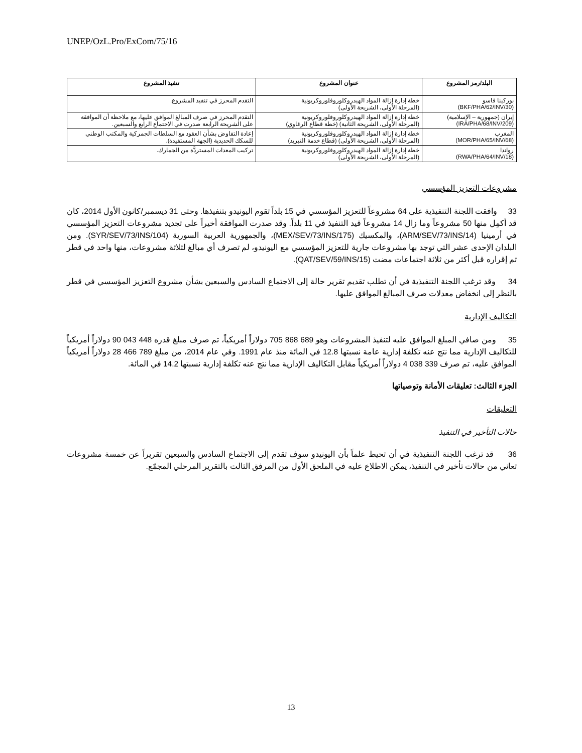UNEP/OzL.Pro/ExCom/75/16
| البلد/رمز المشروع | عنوان المشروع | تنفيذ المشروع |
| --- | --- | --- |
| بوركينا فاسو (BKF/PHA/62/INV/30) | خطة إدارة إزالة المواد الهيدروكلوروفلوروكربونية (المرحلة الأولى، الشريحة الأولى) | التقدم المحرز في تنفيذ المشروع. |
| إيران (جمهورية – الإسلامية) (IRA/PHA/68/INV/209) | خطة إدارة إزالة المواد الهيدروكلوروفلوروكربونية (المرحلة الأولى، الشريحة الثانية) (خطة قطاع الرغاوي) | التقدم المحرز في صرف المبالغ الموافق عليها، مع ملاحظة أن الموافقة على الشريحة الرابعة صدرت في الاجتماع الرابع والسبعين. |
| المغرب (MOR/PHA/65/INV/68) | خطة إدارة إزالة المواد الهيدروكلوروفلوروكربونية (المرحلة الأولى، الشريحة الأولى) (قطاع خدمة التبريد) | إعادة التفاوض بشأن العقود مع السلطات الجمركية والمكتب الوطني للسكك الحديدية (الجهة المستفيدة). |
| رواندا (RWA/PHA/64/INV/18) | خطة إدارة إزالة المواد الهيدروكلوروفلوروكربونية (المرحلة الأولى، الشريحة الأولى) | تركيب المعدات المستردَّة من الجمارك. |
مشروعات التعزيز المؤسسي
33 وافقت اللجنة التنفيذية على 64 مشروعاً للتعزيز المؤسسي في 15 بلداً تقوم اليونيدو بتنفيذها. وحتى 31 ديسمبر/كانون الأول 2014، كان قد أكمِل منها 50 مشروعاً وما زال 14 مشروعاً قيد التنفيذ في 11 بلداً. وقد صدرت الموافقة أخيراً على تجديد مشروعات التعزيز المؤسسي في أرمينيا (ARM/SEV/73/INS/14)، والمكسيك (MEX/SEV/73/INS/175)، والجمهورية العربية السورية (SYR/SEV/73/INS/104). ومن البلدان الإحدى عشر التي توجد بها مشروعات جارية للتعزيز المؤسسي مع اليونيدو، لم تصرف أي مبالغ لثلاثة مشروعات، منها واحد في قطر تم إقراره قبل أكثر من ثلاثة اجتماعات مضت (QAT/SEV/59/INS/15).
34 وقد ترغب اللجنة التنفيذية في أن تطلب تقديم تقرير حالة إلى الاجتماع السادس والسبعين بشأن مشروع التعزيز المؤسسي في قطر بالنظر إلى انخفاض معدلات صرف المبالغ الموافق عليها.
التكاليف الإدارية
35 ومن صافي المبلغ الموافق عليه لتنفيذ المشروعات وهو 689 868 705 دولاراً أمريكياً، تم صرف مبلغ قدره 448 043 90 دولاراً أمريكياً للتكاليف الإدارية مما نتج عنه تكلفة إدارية عامة نسبتها 12.8 في المائة منذ عام 1991. وفي عام 2014، من مبلغ 789 466 28 دولاراً أمريكياً الموافق عليه، تم صرف 339 038 4 دولاراً أمريكياً مقابل التكاليف الإدارية مما نتج عنه تكلفة إدارية نسبتها 14.2 في المائة.
الجزء الثالث: تعليقات الأمانة وتوصياتها
التعليقات
حالات التأخير في التنفيذ
36 قد ترغب اللجنة التنفيذية في أن تحيط علماً بأن اليونيدو سوف تقدم إلى الاجتماع السادس والسبعين تقريراً عن خمسة مشروعات تعاني من حالات تأخير في التنفيذ، يمكن الاطلاع عليه في الملحق الأول من المرفق الثالث بالتقرير المرحلي المجمّع.
13